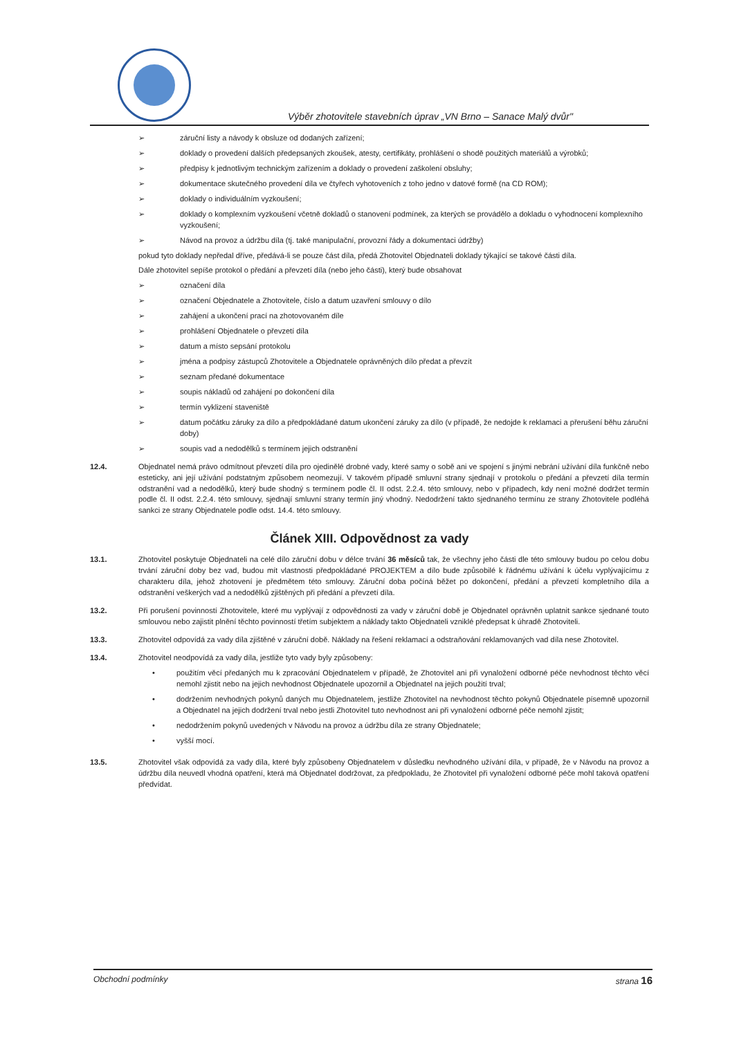Výběr zhotovitele stavebních úprav „VN Brno – Sanace Malý dvůr"
➢ záruční listy a návody k obsluze od dodaných zařízení;
➢ doklady o provedení dalších předepsaných zkoušek, atesty, certifikáty, prohlášení o shodě použitých materiálů a výrobků;
➢ předpisy k jednotlivým technickým zařízením a doklady o provedení zaškolení obsluhy;
➢ dokumentace skutečného provedení díla ve čtyřech vyhotoveních z toho jedno v datové formě (na CD ROM);
➢ doklady o individuálním vyzkoušení;
➢ doklady o komplexním vyzkoušení včetně dokladů o stanovení podmínek, za kterých se provádělo a dokladu o vyhodnocení komplexního vyzkoušení;
➢ Návod na provoz a údržbu díla (tj. také manipulační, provozní řády a dokumentaci údržby)
pokud tyto doklady nepředal dříve, předává-li se pouze část díla, předá Zhotovitel Objednateli doklady týkající se takové části díla.
Dále zhotovitel sepíše protokol o předání a převzetí díla (nebo jeho části), který bude obsahovat
➢ označení díla
➢ označení Objednatele a Zhotovitele, číslo a datum uzavření smlouvy o dílo
➢ zahájení a ukončení prací na zhotovovaném díle
➢ prohlášení Objednatele o převzetí díla
➢ datum a místo sepsání protokolu
➢ jména a podpisy zástupců Zhotovitele a Objednatele oprávněných dílo předat a převzít
➢ seznam předané dokumentace
➢ soupis nákladů od zahájení po dokončení díla
➢ termín vyklizení staveniště
➢ datum počátku záruky za dílo a předpokládané datum ukončení záruky za dílo (v případě, že nedojde k reklamaci a přerušení běhu záruční doby)
➢ soupis vad a nedodělků s termínem jejich odstranění
12.4. Objednatel nemá právo odmítnout převzetí díla pro ojedinělé drobné vady, které samy o sobě ani ve spojení s jinými nebrání užívání díla funkčně nebo esteticky, ani její užívání podstatným způsobem neomezují. V takovém případě smluvní strany sjednají v protokolu o předání a převzetí díla termín odstranění vad a nedodělků, který bude shodný s termínem podle čl. II odst. 2.2.4. této smlouvy, nebo v případech, kdy není možné dodržet termín podle čl. II odst. 2.2.4. této smlouvy, sjednají smluvní strany termín jiný vhodný. Nedodržení takto sjednaného termínu ze strany Zhotovitele podléhá sankci ze strany Objednatele podle odst. 14.4. této smlouvy.
Článek XIII. Odpovědnost za vady
13.1. Zhotovitel poskytuje Objednateli na celé dílo záruční dobu v délce trvání 36 měsíců tak, že všechny jeho části dle této smlouvy budou po celou dobu trvání záruční doby bez vad, budou mít vlastnosti předpokládané PROJEKTEM a dílo bude způsobilé k řádnému užívání k účelu vyplývajícímu z charakteru díla, jehož zhotovení je předmětem této smlouvy. Záruční doba počíná běžet po dokončení, předání a převzetí kompletního díla a odstranění veškerých vad a nedodělků zjištěných při předání a převzetí díla.
13.2. Při porušení povinností Zhotovitele, které mu vyplývají z odpovědnosti za vady v záruční době je Objednatel oprávněn uplatnit sankce sjednané touto smlouvou nebo zajistit plnění těchto povinností třetím subjektem a náklady takto Objednateli vzniklé předepsat k úhradě Zhotoviteli.
13.3. Zhotovitel odpovídá za vady díla zjištěné v záruční době. Náklady na řešení reklamací a odstraňování reklamovaných vad díla nese Zhotovitel.
13.4. Zhotovitel neodpovídá za vady díla, jestliže tyto vady byly způsobeny:
• použitím věcí předaných mu k zpracování Objednatelem v případě, že Zhotovitel ani při vynaložení odborné péče nevhodnost těchto věcí nemohl zjistit nebo na jejich nevhodnost Objednatele upozornil a Objednatel na jejich použití trval;
• dodržením nevhodných pokynů daných mu Objednatelem, jestliže Zhotovitel na nevhodnost těchto pokynů Objednatele písemně upozornil a Objednatel na jejich dodržení trval nebo jestli Zhotovitel tuto nevhodnost ani při vynaložení odborné péče nemohl zjistit;
• nedodržením pokynů uvedených v Návodu na provoz a údržbu díla ze strany Objednatele;
• vyšší mocí.
13.5. Zhotovitel však odpovídá za vady díla, které byly způsobeny Objednatelem v důsledku nevhodného užívání díla, v případě, že v Návodu na provoz a údržbu díla neuvedl vhodná opatření, která má Objednatel dodržovat, za předpokladu, že Zhotovitel při vynaložení odborné péče mohl taková opatření předvídat.
Obchodní podmínky strana 16